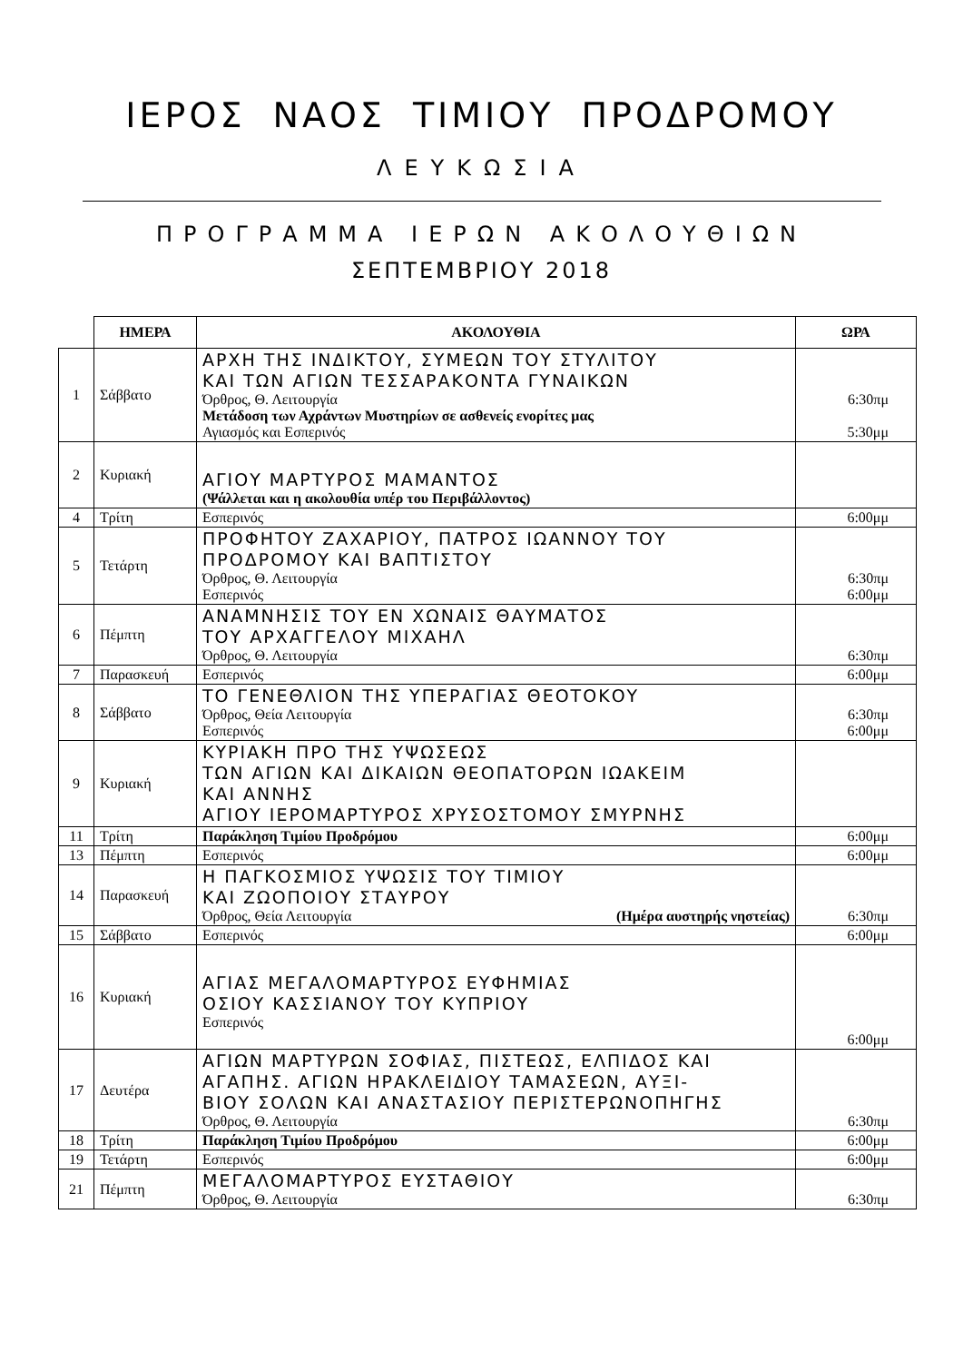ΙΕΡΟΣ ΝΑΟΣ ΤΙΜΙΟΥ ΠΡΟΔΡΟΜΟΥ
ΛΕΥΚΩΣΙΑ
ΠΡΟΓΡΑΜΜΑ ΙΕΡΩΝ ΑΚΟΛΟΥΘΙΩΝ
ΣΕΠΤΕΜΒΡΙΟΥ 2018
| | ΗΜΕΡΑ | ΑΚΟΛΟΥΘΙΑ | ΩΡΑ |
| 1 | Σάββατο | ΑΡΧΗ ΤΗΣ ΙΝΔΙΚΤΟΥ, ΣΥΜΕΩΝ ΤΟΥ ΣΤΥΛΙΤΟΥ ΚΑΙ ΤΩΝ ΑΓΙΩΝ ΤΕΣΣΑΡΑΚΟΝΤΑ ΓΥΝΑΙΚΩΝ Όρθρος, Θ. Λειτουργία Μετάδοση των Αχράντων Μυστηρίων σε ασθενείς ενορίτες μας Αγιασμός και Εσπερινός | 6:30πμ 5:30μμ |
| 2 | Κυριακή | ΑΓΙΟΥ ΜΑΡΤΥΡΟΣ ΜΑΜΑΝΤΟΣ (Ψάλλεται και η ακολουθία υπέρ του Περιβάλλοντος) | |
| 4 | Τρίτη | Εσπερινός | 6:00μμ |
| 5 | Τετάρτη | ΠΡΟΦΗΤΟΥ ΖΑΧΑΡΙΟΥ, ΠΑΤΡΟΣ ΙΩΑΝΝΟΥ ΤΟΥ ΠΡΟΔΡΟΜΟΥ ΚΑΙ ΒΑΠΤΙΣΤΟΥ Όρθρος, Θ. Λειτουργία Εσπερινός | 6:30πμ 6:00μμ |
| 6 | Πέμπτη | ΑΝΑΜΝΗΣΙΣ ΤΟΥ ΕΝ ΧΩΝΑΙΣ ΘΑΥΜΑΤΟΣ ΤΟΥ ΑΡΧΑΓΓΕΛΟΥ ΜΙΧΑΗΛ Όρθρος, Θ. Λειτουργία | 6:30πμ |
| 7 | Παρασκευή | Εσπερινός | 6:00μμ |
| 8 | Σάββατο | ΤΟ ΓΕΝΕΘΛΙΟΝ ΤΗΣ ΥΠΕΡΑΓΙΑΣ ΘΕΟΤΟΚΟΥ Όρθρος, Θεία Λειτουργία Εσπερινός | 6:30πμ 6:00μμ |
| 9 | Κυριακή | ΚΥΡΙΑΚΗ ΠΡΟ ΤΗΣ ΥΨΩΣΕΩΣ ΤΩΝ ΑΓΙΩΝ ΚΑΙ ΔΙΚΑΙΩΝ ΘΕΟΠΑΤΟΡΩΝ ΙΩΑΚΕΙΜ ΚΑΙ ΑΝΝΗΣ ΑΓΙΟΥ ΙΕΡΟΜΑΡΤΥΡΟΣ ΧΡΥΣΟΣΤΟΜΟΥ ΣΜΥΡΝΗΣ | |
| 11 | Τρίτη | Παράκληση Τιμίου Προδρόμου | 6:00μμ |
| 13 | Πέμπτη | Εσπερινός | 6:00μμ |
| 14 | Παρασκευή | Η ΠΑΓΚΟΣΜΙΟΣ ΥΨΩΣΙΣ ΤΟΥ ΤΙΜΙΟΥ ΚΑΙ ΖΩΟΠΟΙΟΥ ΣΤΑΥΡΟΥ Όρθρος, Θεία Λειτουργία (Ημέρα αυστηρής νηστείας) | 6:30πμ |
| 15 | Σάββατο | Εσπερινός | 6:00μμ |
| 16 | Κυριακή | ΑΓΙΑΣ ΜΕΓΑΛΟΜΑΡΤΥΡΟΣ ΕΥΦΗΜΙΑΣ ΟΣΙΟΥ ΚΑΣΣΙΑΝΟΥ ΤΟΥ ΚΥΠΡΙΟΥ Εσπερινός | 6:00μμ |
| 17 | Δευτέρα | ΑΓΙΩΝ ΜΑΡΤΥΡΩΝ ΣΟΦΙΑΣ, ΠΙΣΤΕΩΣ, ΕΛΠΙΔΟΣ ΚΑΙ ΑΓΑΠΗΣ. ΑΓΙΩΝ ΗΡΑΚΛΕΙΔΙΟΥ ΤΑΜΑΣΕΩΝ, ΑΥΞΙ- ΒΙΟΥ ΣΟΛΩΝ ΚΑΙ ΑΝΑΣΤΑΣΙΟΥ ΠΕΡΙΣΤΕΡΩΝΟΠΗΓΗΣ Όρθρος, Θ. Λειτουργία | 6:30πμ |
| 18 | Τρίτη | Παράκληση Τιμίου Προδρόμου | 6:00μμ |
| 19 | Τετάρτη | Εσπερινός | 6:00μμ |
| 21 | Πέμπτη | ΜΕΓΑΛΟΜΑΡΤΥΡΟΣ ΕΥΣΤΑΘΙΟΥ Όρθρος, Θ. Λειτουργία | 6:30πμ |